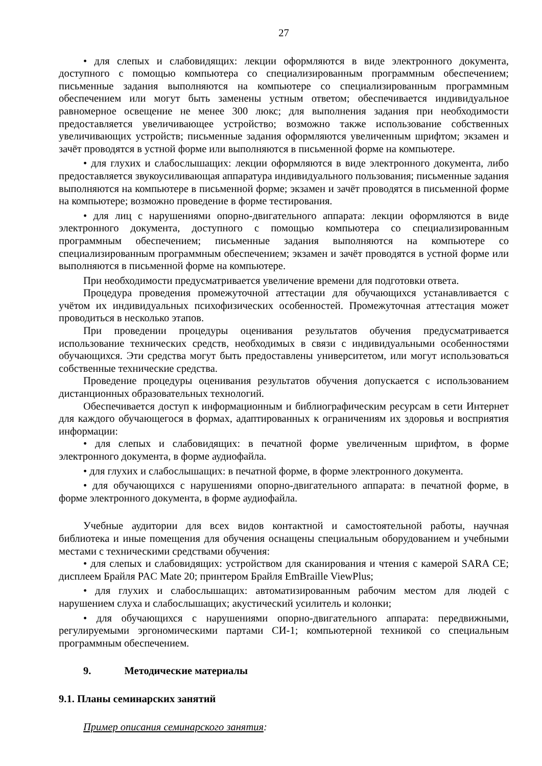27
• для слепых и слабовидящих: лекции оформляются в виде электронного документа, доступного с помощью компьютера со специализированным программным обеспечением; письменные задания выполняются на компьютере со специализированным программным обеспечением или могут быть заменены устным ответом; обеспечивается индивидуальное равномерное освещение не менее 300 люкс; для выполнения задания при необходимости предоставляется увеличивающее устройство; возможно также использование собственных увеличивающих устройств; письменные задания оформляются увеличенным шрифтом; экзамен и зачёт проводятся в устной форме или выполняются в письменной форме на компьютере.
• для глухих и слабослышащих: лекции оформляются в виде электронного документа, либо предоставляется звукоусиливающая аппаратура индивидуального пользования; письменные задания выполняются на компьютере в письменной форме; экзамен и зачёт проводятся в письменной форме на компьютере; возможно проведение в форме тестирования.
• для лиц с нарушениями опорно-двигательного аппарата: лекции оформляются в виде электронного документа, доступного с помощью компьютера со специализированным программным обеспечением; письменные задания выполняются на компьютере со специализированным программным обеспечением; экзамен и зачёт проводятся в устной форме или выполняются в письменной форме на компьютере.
При необходимости предусматривается увеличение времени для подготовки ответа.
Процедура проведения промежуточной аттестации для обучающихся устанавливается с учётом их индивидуальных психофизических особенностей. Промежуточная аттестация может проводиться в несколько этапов.
При проведении процедуры оценивания результатов обучения предусматривается использование технических средств, необходимых в связи с индивидуальными особенностями обучающихся. Эти средства могут быть предоставлены университетом, или могут использоваться собственные технические средства.
Проведение процедуры оценивания результатов обучения допускается с использованием дистанционных образовательных технологий.
Обеспечивается доступ к информационным и библиографическим ресурсам в сети Интернет для каждого обучающегося в формах, адаптированных к ограничениям их здоровья и восприятия информации:
• для слепых и слабовидящих: в печатной форме увеличенным шрифтом, в форме электронного документа, в форме аудиофайла.
• для глухих и слабослышащих: в печатной форме, в форме электронного документа.
• для обучающихся с нарушениями опорно-двигательного аппарата: в печатной форме, в форме электронного документа, в форме аудиофайла.
Учебные аудитории для всех видов контактной и самостоятельной работы, научная библиотека и иные помещения для обучения оснащены специальным оборудованием и учебными местами с техническими средствами обучения:
• для слепых и слабовидящих: устройством для сканирования и чтения с камерой SARA CE; дисплеем Брайля PAC Mate 20; принтером Брайля EmBraille ViewPlus;
• для глухих и слабослышащих: автоматизированным рабочим местом для людей с нарушением слуха и слабослышащих; акустический усилитель и колонки;
• для обучающихся с нарушениями опорно-двигательного аппарата: передвижными, регулируемыми эргономическими партами СИ-1; компьютерной техникой со специальным программным обеспечением.
9. Методические материалы
9.1. Планы семинарских занятий
Пример описания семинарского занятия: